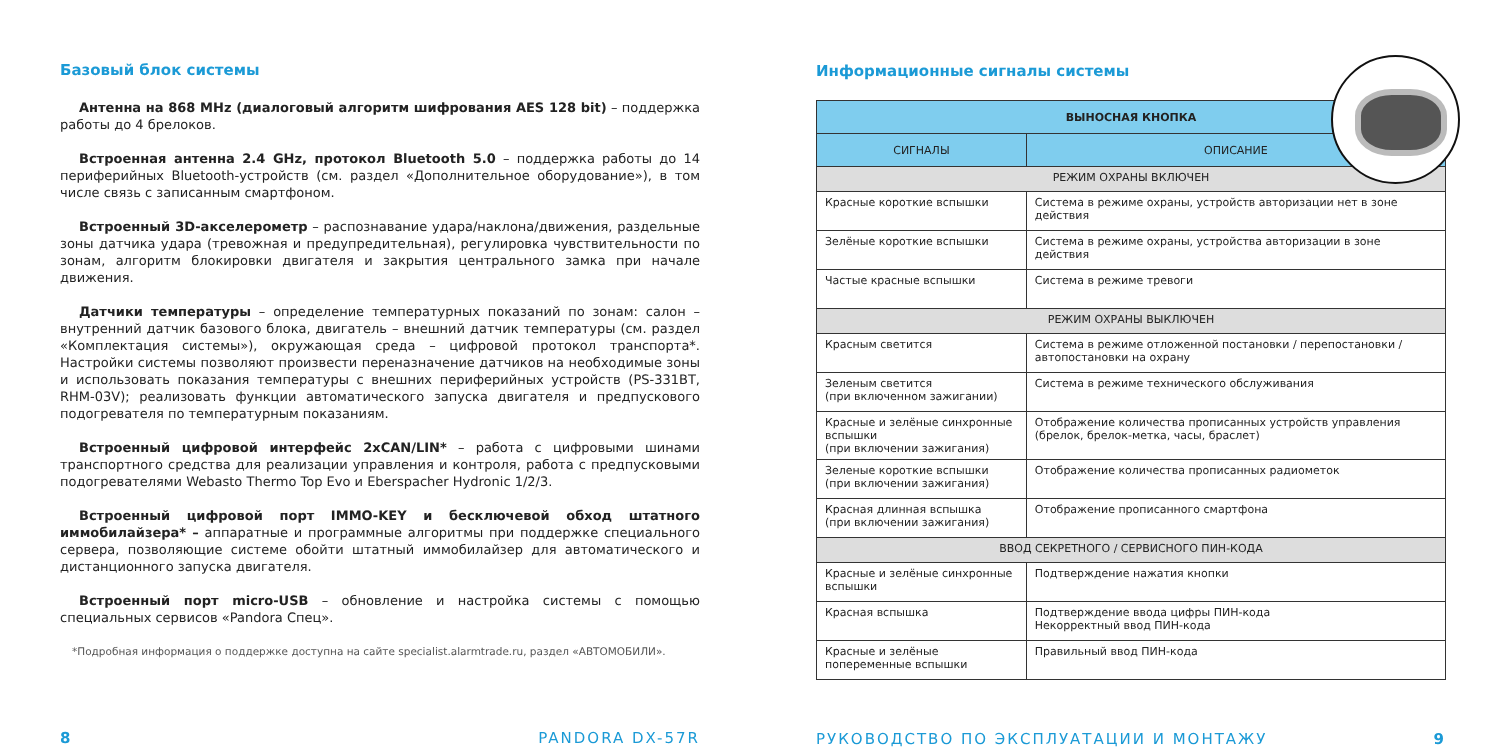Базовый блок системы
Антенна на 868 MHz (диалоговый алгоритм шифрования AES 128 bit) – поддержка работы до 4 брелоков.
Встроенная антенна 2.4 GHz, протокол Bluetooth 5.0 – поддержка работы до 14 периферийных Bluetooth-устройств (см. раздел «Дополнительное оборудование»), в том числе связь с записанным смартфоном.
Встроенный 3D-акселерометр – распознавание удара/наклона/движения, раздельные зоны датчика удара (тревожная и предупредительная), регулировка чувствительности по зонам, алгоритм блокировки двигателя и закрытия центрального замка при начале движения.
Датчики температуры – определение температурных показаний по зонам: салон – внутренний датчик базового блока, двигатель – внешний датчик температуры (см. раздел «Комплектация системы»), окружающая среда – цифровой протокол транспорта*. Настройки системы позволяют произвести переназначение датчиков на необходимые зоны и использовать показания температуры с внешних периферийных устройств (PS-331BT, RHM-03V); реализовать функции автоматического запуска двигателя и предпускового подогревателя по температурным показаниям.
Встроенный цифровой интерфейс 2xCAN/LIN* – работа с цифровыми шинами транспортного средства для реализации управления и контроля, работа с предпусковыми подогревателями Webasto Thermo Top Evo и Eberspacher Hydronic 1/2/3.
Встроенный цифровой порт IMMO-KEY и бесключевой обход штатного иммобилайзера* – аппаратные и программные алгоритмы при поддержке специального сервера, позволяющие системе обойти штатный иммобилайзер для автоматического и дистанционного запуска двигателя.
Встроенный порт micro-USB – обновление и настройка системы с помощью специальных сервисов «Pandora Спец».
*Подробная информация о поддержке доступна на сайте specialist.alarmtrade.ru, раздел «АВТОМОБИЛИ».
8 PANDORA DX-57R
Информационные сигналы системы
| ВЫНОСНАЯ КНОПКА | |
| --- | --- |
| СИГНАЛЫ | ОПИСАНИЕ |
| РЕЖИМ ОХРАНЫ ВКЛЮЧЕН | |
| Красные короткие вспышки | Система в режиме охраны, устройств авторизации нет в зоне действия |
| Зелёные короткие вспышки | Система в режиме охраны, устройства авторизации в зоне действия |
| Частые красные вспышки | Система в режиме тревоги |
| РЕЖИМ ОХРАНЫ ВЫКЛЮЧЕН | |
| Красным светится | Система в режиме отложенной постановки / перепостановки / автопостановки на охрану |
| Зеленым светится (при включенном зажигании) | Система в режиме технического обслуживания |
| Красные и зелёные синхронные вспышки (при включении зажигания) | Отображение количества прописанных устройств управления (брелок, брелок-метка, часы, браслет) |
| Зеленые короткие вспышки (при включении зажигания) | Отображение количества прописанных радиометок |
| Красная длинная вспышка (при включении зажигания) | Отображение прописанного смартфона |
| ВВОД СЕКРЕТНОГО / СЕРВИСНОГО ПИН-КОДА | |
| Красные и зелёные синхронные вспышки | Подтверждение нажатия кнопки |
| Красная вспышка | Подтверждение ввода цифры ПИН-кода Некорректный ввод ПИН-кода |
| Красные и зелёные попеременные вспышки | Правильный ввод ПИН-кода |
РУКОВОДСТВО ПО ЭКСПЛУАТАЦИИ И МОНТАЖУ 9